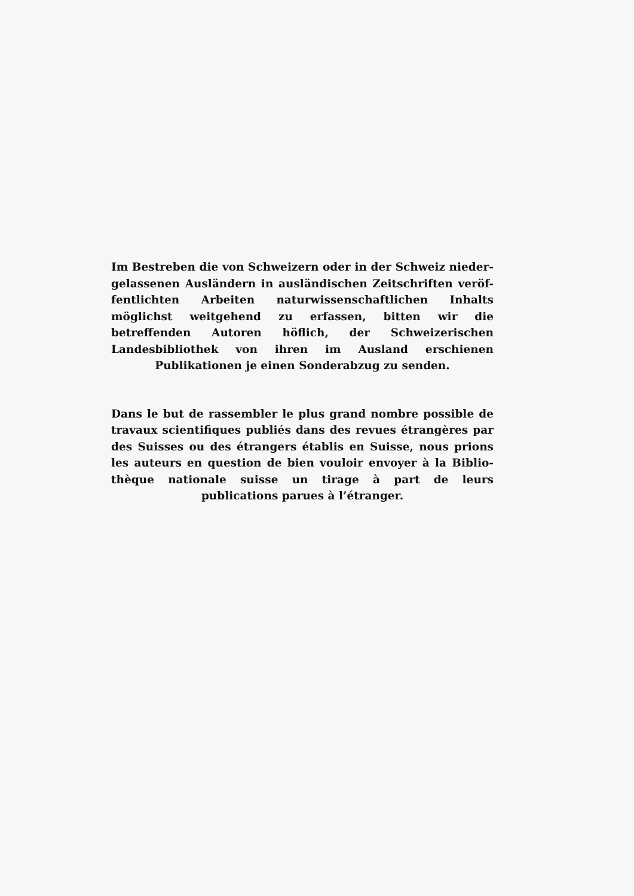Im Bestreben die von Schweizern oder in der Schweiz nieder-gelassenen Ausländern in ausländischen Zeitschriften veröf-fentlichten Arbeiten naturwissenschaftlichen Inhalts möglichst weitgehend zu erfassen, bitten wir die betreffenden Autoren höflich, der Schweizerischen Landesbibliothek von ihren im Ausland erschienen Publikationen je einen Sonderabzug zu senden.
Dans le but de rassembler le plus grand nombre possible de travaux scientifiques publiés dans des revues étrangères par des Suisses ou des étrangers établis en Suisse, nous prions les auteurs en question de bien vouloir envoyer à la Biblio-thèque nationale suisse un tirage à part de leurs publications parues à l’étranger.